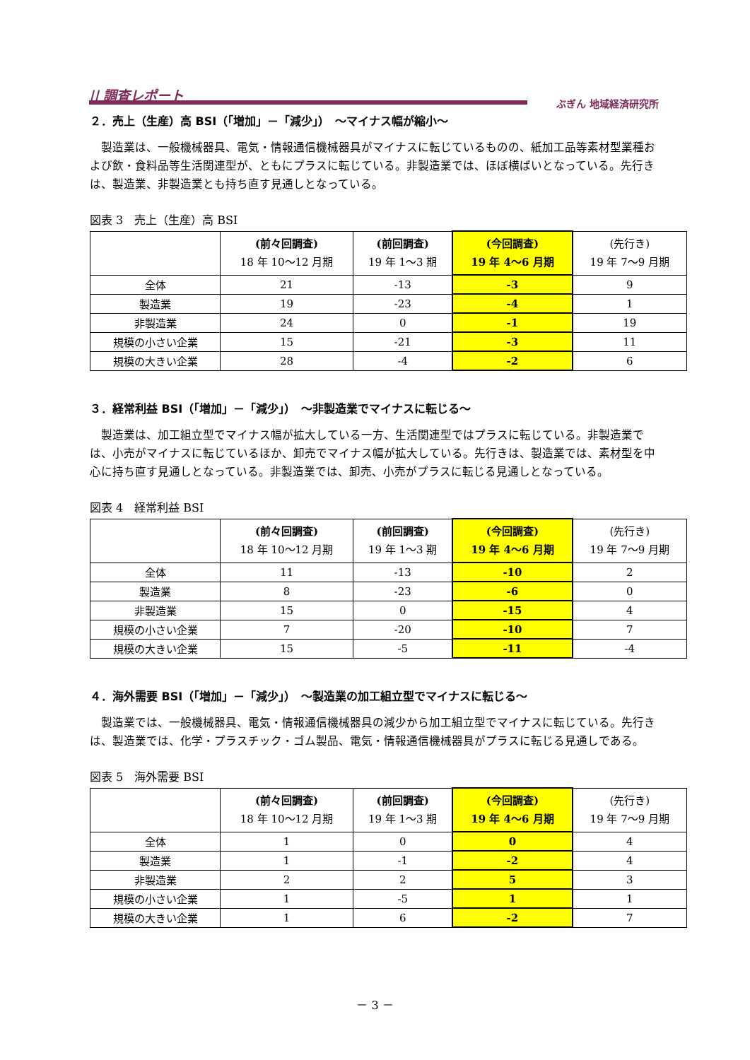|| 調査レポート
ぶぎん 地域経済研究所
２．売上（生産）高 BSI（「増加」－「減少」）　～マイナス幅が縮小～
製造業は、一般機械器具、電気・情報通信機械器具がマイナスに転じているものの、紙加工品等素材型業種および飲・食料品等生活関連型が、ともにプラスに転じている。非製造業では、ほぼ横ばいとなっている。先行きは、製造業、非製造業とも持ち直す見通しとなっている。
図表 3　売上（生産）高 BSI
| | (前々回調査) 18 年 10～12 月期 | (前回調査) 19 年 1～3 期 | (今回調査) 19 年 4～6 月期 | (先行き) 19 年 7～9 月期 |
| --- | --- | --- | --- | --- |
| 全体 | 21 | -13 | -3 | 9 |
| 製造業 | 19 | -23 | -4 | 1 |
| 非製造業 | 24 | 0 | -1 | 19 |
| 規模の小さい企業 | 15 | -21 | -3 | 11 |
| 規模の大きい企業 | 28 | -4 | -2 | 6 |
３．経常利益 BSI（「増加」－「減少」）　～非製造業でマイナスに転じる～
製造業は、加工組立型でマイナス幅が拡大している一方、生活関連型ではプラスに転じている。非製造業では、小売がマイナスに転じているほか、卸売でマイナス幅が拡大している。先行きは、製造業では、素材型を中心に持ち直す見通しとなっている。非製造業では、卸売、小売がプラスに転じる見通しとなっている。
図表 4　経常利益 BSI
| | (前々回調査) 18 年 10～12 月期 | (前回調査) 19 年 1～3 期 | (今回調査) 19 年 4～6 月期 | (先行き) 19 年 7～9 月期 |
| --- | --- | --- | --- | --- |
| 全体 | 11 | -13 | -10 | 2 |
| 製造業 | 8 | -23 | -6 | 0 |
| 非製造業 | 15 | 0 | -15 | 4 |
| 規模の小さい企業 | 7 | -20 | -10 | 7 |
| 規模の大きい企業 | 15 | -5 | -11 | -4 |
４．海外需要 BSI（「増加」－「減少」）　～製造業の加工組立型でマイナスに転じる～
製造業では、一般機械器具、電気・情報通信機械器具の減少から加工組立型でマイナスに転じている。先行きは、製造業では、化学・プラスチック・ゴム製品、電気・情報通信機械器具がプラスに転じる見通しである。
図表 5　海外需要 BSI
| | (前々回調査) 18 年 10～12 月期 | (前回調査) 19 年 1～3 期 | (今回調査) 19 年 4～6 月期 | (先行き) 19 年 7～9 月期 |
| --- | --- | --- | --- | --- |
| 全体 | 1 | 0 | 0 | 4 |
| 製造業 | 1 | -1 | -2 | 4 |
| 非製造業 | 2 | 2 | 5 | 3 |
| 規模の小さい企業 | 1 | -5 | 1 | 1 |
| 規模の大きい企業 | 1 | 6 | -2 | 7 |
－ 3 －